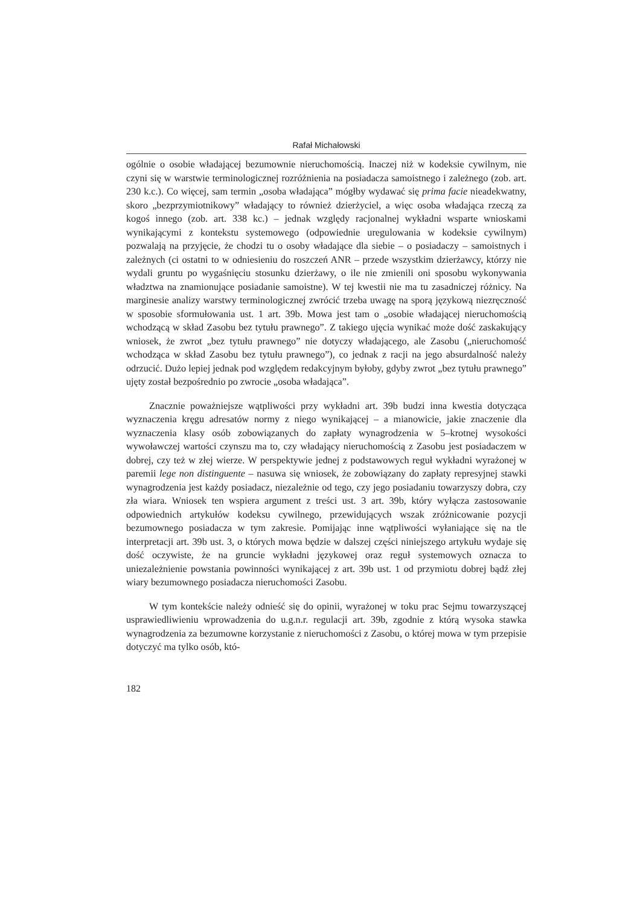Rafał Michałowski
ogólnie o osobie władającej bezumownie nieruchomością. Inaczej niż w kodeksie cywilnym, nie czyni się w warstwie terminologicznej rozróżnienia na posiadacza samoistnego i zależnego (zob. art. 230 k.c.). Co więcej, sam termin „osoba władająca” mógłby wydawać się prima facie nieadekwatny, skoro „bezprzymiotnikowy” władający to również dzierżyciel, a więc osoba władająca rzeczą za kogoś innego (zob. art. 338 kc.) – jednak względy racjonalnej wykładni wsparte wnioskami wynikającymi z kontekstu systemowego (odpowiednie uregulowania w kodeksie cywilnym) pozwalają na przyjęcie, że chodzi tu o osoby władające dla siebie – o posiadaczy – samoistnych i zależnych (ci ostatni to w odniesieniu do roszczeń ANR – przede wszystkim dzierżawcy, którzy nie wydali gruntu po wygaśnięciu stosunku dzierżawy, o ile nie zmienili oni sposobu wykonywania władztwa na znamionujące posiadanie samoistne). W tej kwestii nie ma tu zasadniczej różnicy. Na marginesie analizy warstwy terminologicznej zwrócić trzeba uwagę na sporą językową niezręczność w sposobie sformułowania ust. 1 art. 39b. Mowa jest tam o „osobie władającej nieruchomością wchodzącą w skład Zasobu bez tytułu prawnego”. Z takiego ujęcia wynikać może dość zaskakujący wniosek, że zwrot „bez tytułu prawnego” nie dotyczy władającego, ale Zasobu („nieruchomość wchodząca w skład Zasobu bez tytułu prawnego”), co jednak z racji na jego absurdalność należy odrzucić. Dużo lepiej jednak pod względem redakcyjnym byłoby, gdyby zwrot „bez tytułu prawnego” ujęty został bezpośrednio po zwrocie „osoba władająca”.
Znacznie poważniejsze wątpliwości przy wykładni art. 39b budzi inna kwestia dotycząca wyznaczenia kręgu adresatów normy z niego wynikającej – a mianowicie, jakie znaczenie dla wyznaczenia klasy osób zobowiązanych do zapłaty wynagrodzenia w 5–krotnej wysokości wywoławczej wartości czynszu ma to, czy władający nieruchomością z Zasobu jest posiadaczem w dobrej, czy też w złej wierze. W perspektywie jednej z podstawowych reguł wykładni wyrażonej w paremii lege non distinguente – nasuwa się wniosek, że zobowiązany do zapłaty represyjnej stawki wynagrodzenia jest każdy posiadacz, niezależnie od tego, czy jego posiadaniu towarzyszy dobra, czy zła wiara. Wniosek ten wspiera argument z treści ust. 3 art. 39b, który wyłącza zastosowanie odpowiednich artykułów kodeksu cywilnego, przewidujących wszak zróżnicowanie pozycji bezumownego posiadacza w tym zakresie. Pomijając inne wątpliwości wyłaniające się na tle interpretacji art. 39b ust. 3, o których mowa będzie w dalszej części niniejszego artykułu wydaje się dość oczywiste, że na gruncie wykładni językowej oraz reguł systemowych oznacza to uniezależnienie powstania powinności wynikającej z art. 39b ust. 1 od przymiotu dobrej bądź złej wiary bezumownego posiadacza nieruchomości Zasobu.
W tym kontekście należy odnieść się do opinii, wyrażonej w toku prac Sejmu towarzyszącej usprawiedliwieniu wprowadzenia do u.g.n.r. regulacji art. 39b, zgodnie z którą wysoka stawka wynagrodzenia za bezumowne korzystanie z nieruchomości z Zasobu, o której mowa w tym przepisie dotyczyć ma tylko osób, któ-
182